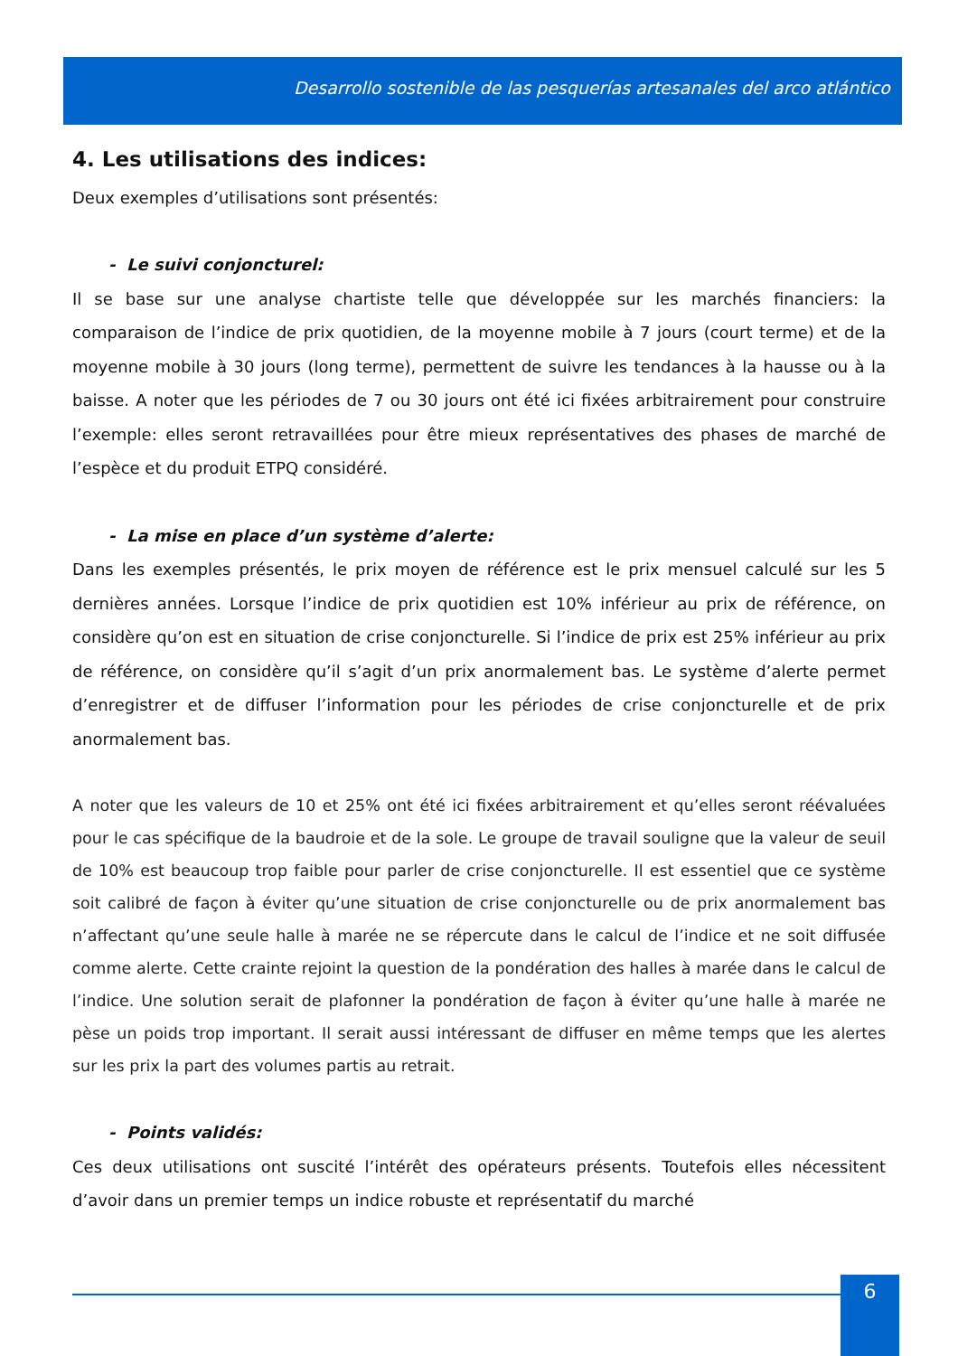Desarrollo sostenible de las pesquerías artesanales del arco atlántico
4. Les utilisations des indices:
Deux exemples d’utilisations sont présentés:
- Le suivi conjoncturel:
Il se base sur une analyse chartiste telle que développée sur les marchés financiers: la comparaison de l’indice de prix quotidien, de la moyenne mobile à 7 jours (court terme) et de la moyenne mobile à 30 jours (long terme), permettent de suivre les tendances à la hausse ou à la baisse. A noter que les périodes de 7 ou 30 jours ont été ici fixées arbitrairement pour construire l’exemple: elles seront retravaillées pour être mieux représentatives des phases de marché de l’espèce et du produit ETPQ considéré.
- La mise en place d’un système d’alerte:
Dans les exemples présentés, le prix moyen de référence est le prix mensuel calculé sur les 5 dernières années. Lorsque l’indice de prix quotidien est 10% inférieur au prix de référence, on considère qu’on est en situation de crise conjoncturelle. Si l’indice de prix est 25% inférieur au prix de référence, on considère qu’il s’agit d’un prix anormalement bas. Le système d’alerte permet d’enregistrer et de diffuser l’information pour les périodes de crise conjoncturelle et de prix anormalement bas.
A noter que les valeurs de 10 et 25% ont été ici fixées arbitrairement et qu’elles seront réévaluées pour le cas spécifique de la baudroie et de la sole. Le groupe de travail souligne que la valeur de seuil de 10% est beaucoup trop faible pour parler de crise conjoncturelle. Il est essentiel que ce système soit calibré de façon à éviter qu’une situation de crise conjoncturelle ou de prix anormalement bas n’affectant qu’une seule halle à marée ne se répercute dans le calcul de l’indice et ne soit diffusée comme alerte. Cette crainte rejoint la question de la pondération des halles à marée dans le calcul de l’indice. Une solution serait de plafonner la pondération de façon à éviter qu’une halle à marée ne pèse un poids trop important. Il serait aussi intéressant de diffuser en même temps que les alertes sur les prix la part des volumes partis au retrait.
- Points validés:
Ces deux utilisations ont suscité l’intérêt des opérateurs présents. Toutefois elles nécessitent d’avoir dans un premier temps un indice robuste et représentatif du marché
6